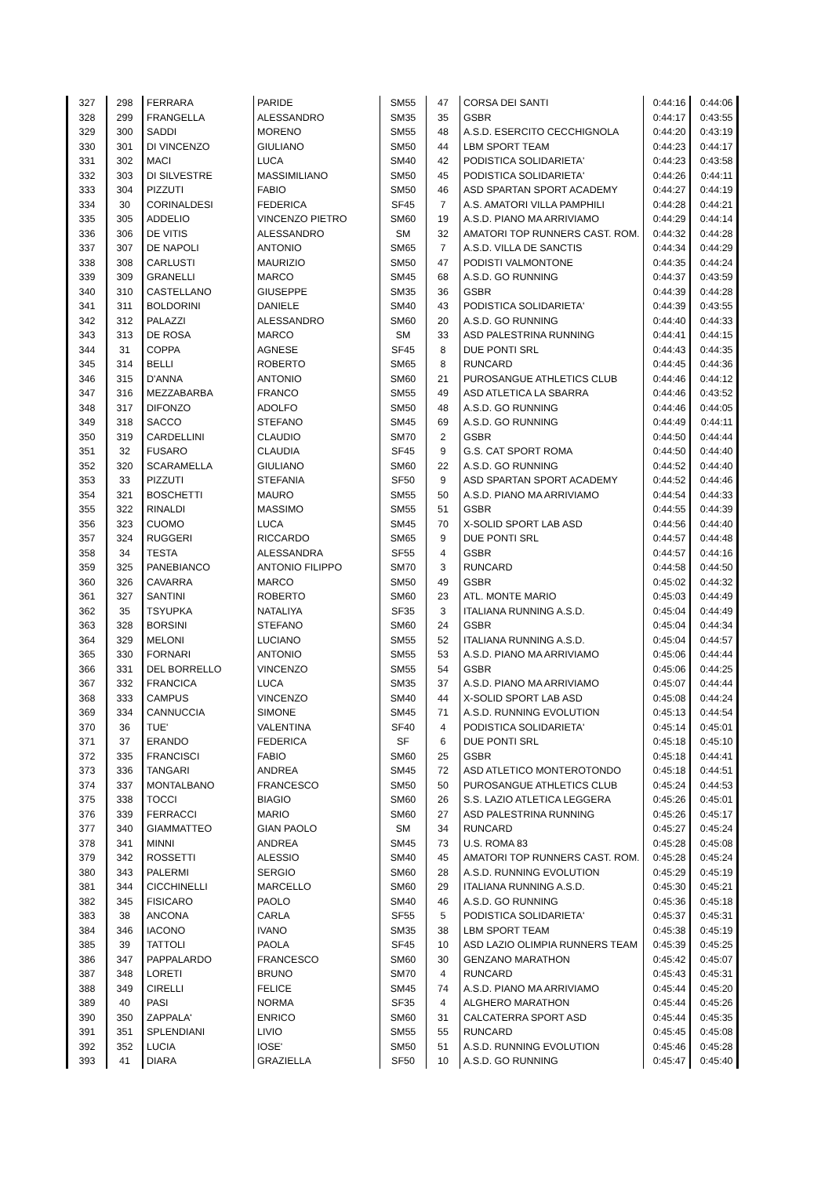| 327 | 298 | FERRARA | PARIDE | SM55 | 47 | CORSA DEI SANTI | 0:44:16 | 0:44:06 |
| 328 | 299 | FRANGELLA | ALESSANDRO | SM35 | 35 | GSBR | 0:44:17 | 0:43:55 |
| 329 | 300 | SADDI | MORENO | SM55 | 48 | A.S.D. ESERCITO CECCHIGNOLA | 0:44:20 | 0:43:19 |
| 330 | 301 | DI VINCENZO | GIULIANO | SM50 | 44 | LBM SPORT TEAM | 0:44:23 | 0:44:17 |
| 331 | 302 | MACI | LUCA | SM40 | 42 | PODISTICA SOLIDARIETA' | 0:44:23 | 0:43:58 |
| 332 | 303 | DI SILVESTRE | MASSIMILIANO | SM50 | 45 | PODISTICA SOLIDARIETA' | 0:44:26 | 0:44:11 |
| 333 | 304 | PIZZUTI | FABIO | SM50 | 46 | ASD SPARTAN SPORT ACADEMY | 0:44:27 | 0:44:19 |
| 334 | 30 | CORINALDESI | FEDERICA | SF45 | 7 | A.S. AMATORI VILLA PAMPHILI | 0:44:28 | 0:44:21 |
| 335 | 305 | ADDELIO | VINCENZO PIETRO | SM60 | 19 | A.S.D. PIANO MA ARRIVIAMO | 0:44:29 | 0:44:14 |
| 336 | 306 | DE VITIS | ALESSANDRO | SM | 32 | AMATORI TOP RUNNERS CAST. ROM. | 0:44:32 | 0:44:28 |
| 337 | 307 | DE NAPOLI | ANTONIO | SM65 | 7 | A.S.D. VILLA DE SANCTIS | 0:44:34 | 0:44:29 |
| 338 | 308 | CARLUSTI | MAURIZIO | SM50 | 47 | PODISTI VALMONTONE | 0:44:35 | 0:44:24 |
| 339 | 309 | GRANELLI | MARCO | SM45 | 68 | A.S.D. GO RUNNING | 0:44:37 | 0:43:59 |
| 340 | 310 | CASTELLANO | GIUSEPPE | SM35 | 36 | GSBR | 0:44:39 | 0:44:28 |
| 341 | 311 | BOLDORINI | DANIELE | SM40 | 43 | PODISTICA SOLIDARIETA' | 0:44:39 | 0:43:55 |
| 342 | 312 | PALAZZI | ALESSANDRO | SM60 | 20 | A.S.D. GO RUNNING | 0:44:40 | 0:44:33 |
| 343 | 313 | DE ROSA | MARCO | SM | 33 | ASD PALESTRINA RUNNING | 0:44:41 | 0:44:15 |
| 344 | 31 | COPPA | AGNESE | SF45 | 8 | DUE PONTI SRL | 0:44:43 | 0:44:35 |
| 345 | 314 | BELLI | ROBERTO | SM65 | 8 | RUNCARD | 0:44:45 | 0:44:36 |
| 346 | 315 | D'ANNA | ANTONIO | SM60 | 21 | PUROSANGUE ATHLETICS CLUB | 0:44:46 | 0:44:12 |
| 347 | 316 | MEZZABARBA | FRANCO | SM55 | 49 | ASD ATLETICA LA SBARRA | 0:44:46 | 0:43:52 |
| 348 | 317 | DIFONZO | ADOLFO | SM50 | 48 | A.S.D. GO RUNNING | 0:44:46 | 0:44:05 |
| 349 | 318 | SACCO | STEFANO | SM45 | 69 | A.S.D. GO RUNNING | 0:44:49 | 0:44:11 |
| 350 | 319 | CARDELLINI | CLAUDIO | SM70 | 2 | GSBR | 0:44:50 | 0:44:44 |
| 351 | 32 | FUSARO | CLAUDIA | SF45 | 9 | G.S. CAT SPORT ROMA | 0:44:50 | 0:44:40 |
| 352 | 320 | SCARAMELLA | GIULIANO | SM60 | 22 | A.S.D. GO RUNNING | 0:44:52 | 0:44:40 |
| 353 | 33 | PIZZUTI | STEFANIA | SF50 | 9 | ASD SPARTAN SPORT ACADEMY | 0:44:52 | 0:44:46 |
| 354 | 321 | BOSCHETTI | MAURO | SM55 | 50 | A.S.D. PIANO MA ARRIVIAMO | 0:44:54 | 0:44:33 |
| 355 | 322 | RINALDI | MASSIMO | SM55 | 51 | GSBR | 0:44:55 | 0:44:39 |
| 356 | 323 | CUOMO | LUCA | SM45 | 70 | X-SOLID SPORT LAB ASD | 0:44:56 | 0:44:40 |
| 357 | 324 | RUGGERI | RICCARDO | SM65 | 9 | DUE PONTI SRL | 0:44:57 | 0:44:48 |
| 358 | 34 | TESTA | ALESSANDRA | SF55 | 4 | GSBR | 0:44:57 | 0:44:16 |
| 359 | 325 | PANEBIANCO | ANTONIO FILIPPO | SM70 | 3 | RUNCARD | 0:44:58 | 0:44:50 |
| 360 | 326 | CAVARRA | MARCO | SM50 | 49 | GSBR | 0:45:02 | 0:44:32 |
| 361 | 327 | SANTINI | ROBERTO | SM60 | 23 | ATL. MONTE MARIO | 0:45:03 | 0:44:49 |
| 362 | 35 | TSYUPKA | NATALIYA | SF35 | 3 | ITALIANA RUNNING A.S.D. | 0:45:04 | 0:44:49 |
| 363 | 328 | BORSINI | STEFANO | SM60 | 24 | GSBR | 0:45:04 | 0:44:34 |
| 364 | 329 | MELONI | LUCIANO | SM55 | 52 | ITALIANA RUNNING A.S.D. | 0:45:04 | 0:44:57 |
| 365 | 330 | FORNARI | ANTONIO | SM55 | 53 | A.S.D. PIANO MA ARRIVIAMO | 0:45:06 | 0:44:44 |
| 366 | 331 | DEL BORRELLO | VINCENZO | SM55 | 54 | GSBR | 0:45:06 | 0:44:25 |
| 367 | 332 | FRANCICA | LUCA | SM35 | 37 | A.S.D. PIANO MA ARRIVIAMO | 0:45:07 | 0:44:44 |
| 368 | 333 | CAMPUS | VINCENZO | SM40 | 44 | X-SOLID SPORT LAB ASD | 0:45:08 | 0:44:24 |
| 369 | 334 | CANNUCCIA | SIMONE | SM45 | 71 | A.S.D. RUNNING EVOLUTION | 0:45:13 | 0:44:54 |
| 370 | 36 | TUE' | VALENTINA | SF40 | 4 | PODISTICA SOLIDARIETA' | 0:45:14 | 0:45:01 |
| 371 | 37 | ERANDO | FEDERICA | SF | 6 | DUE PONTI SRL | 0:45:18 | 0:45:10 |
| 372 | 335 | FRANCISCI | FABIO | SM60 | 25 | GSBR | 0:45:18 | 0:44:41 |
| 373 | 336 | TANGARI | ANDREA | SM45 | 72 | ASD ATLETICO MONTEROTONDO | 0:45:18 | 0:44:51 |
| 374 | 337 | MONTALBANO | FRANCESCO | SM50 | 50 | PUROSANGUE ATHLETICS CLUB | 0:45:24 | 0:44:53 |
| 375 | 338 | TOCCI | BIAGIO | SM60 | 26 | S.S. LAZIO ATLETICA LEGGERA | 0:45:26 | 0:45:01 |
| 376 | 339 | FERRACCI | MARIO | SM60 | 27 | ASD PALESTRINA RUNNING | 0:45:26 | 0:45:17 |
| 377 | 340 | GIAMMATTEO | GIAN PAOLO | SM | 34 | RUNCARD | 0:45:27 | 0:45:24 |
| 378 | 341 | MINNI | ANDREA | SM45 | 73 | U.S. ROMA 83 | 0:45:28 | 0:45:08 |
| 379 | 342 | ROSSETTI | ALESSIO | SM40 | 45 | AMATORI TOP RUNNERS CAST. ROM. | 0:45:28 | 0:45:24 |
| 380 | 343 | PALERMI | SERGIO | SM60 | 28 | A.S.D. RUNNING EVOLUTION | 0:45:29 | 0:45:19 |
| 381 | 344 | CICCHINELLI | MARCELLO | SM60 | 29 | ITALIANA RUNNING A.S.D. | 0:45:30 | 0:45:21 |
| 382 | 345 | FISICARO | PAOLO | SM40 | 46 | A.S.D. GO RUNNING | 0:45:36 | 0:45:18 |
| 383 | 38 | ANCONA | CARLA | SF55 | 5 | PODISTICA SOLIDARIETA' | 0:45:37 | 0:45:31 |
| 384 | 346 | IACONO | IVANO | SM35 | 38 | LBM SPORT TEAM | 0:45:38 | 0:45:19 |
| 385 | 39 | TATTOLI | PAOLA | SF45 | 10 | ASD LAZIO OLIMPIA RUNNERS TEAM | 0:45:39 | 0:45:25 |
| 386 | 347 | PAPPALARDO | FRANCESCO | SM60 | 30 | GENZANO MARATHON | 0:45:42 | 0:45:07 |
| 387 | 348 | LORETI | BRUNO | SM70 | 4 | RUNCARD | 0:45:43 | 0:45:31 |
| 388 | 349 | CIRELLI | FELICE | SM45 | 74 | A.S.D. PIANO MA ARRIVIAMO | 0:45:44 | 0:45:20 |
| 389 | 40 | PASI | NORMA | SF35 | 4 | ALGHERO MARATHON | 0:45:44 | 0:45:26 |
| 390 | 350 | ZAPPALA' | ENRICO | SM60 | 31 | CALCATERRA SPORT ASD | 0:45:44 | 0:45:35 |
| 391 | 351 | SPLENDIANI | LIVIO | SM55 | 55 | RUNCARD | 0:45:45 | 0:45:08 |
| 392 | 352 | LUCIA | IOSE' | SM50 | 51 | A.S.D. RUNNING EVOLUTION | 0:45:46 | 0:45:28 |
| 393 | 41 | DIARA | GRAZIELLA | SF50 | 10 | A.S.D. GO RUNNING | 0:45:47 | 0:45:40 |